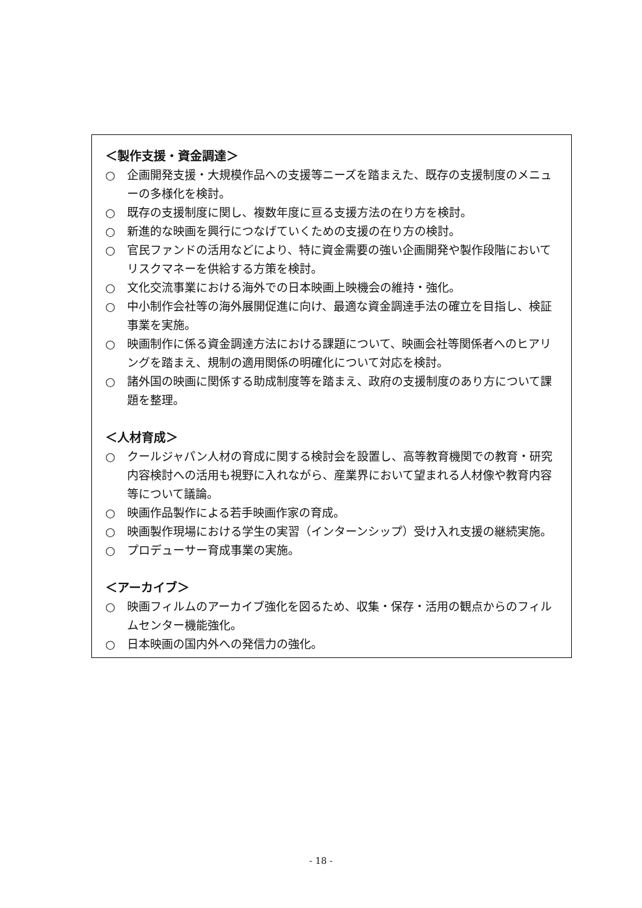＜製作支援・資金調達＞
○ 企画開発支援・大規模作品への支援等ニーズを踏まえた、既存の支援制度のメニューの多様化を検討。
○ 既存の支援制度に関し、複数年度に亘る支援方法の在り方を検討。
○ 新進的な映画を興行につなげていくための支援の在り方の検討。
○ 官民ファンドの活用などにより、特に資金需要の強い企画開発や製作段階においてリスクマネーを供給する方策を検討。
○ 文化交流事業における海外での日本映画上映機会の維持・強化。
○ 中小制作会社等の海外展開促進に向け、最適な資金調達手法の確立を目指し、検証事業を実施。
○ 映画制作に係る資金調達方法における課題について、映画会社等関係者へのヒアリングを踏まえ、規制の適用関係の明確化について対応を検討。
○ 諸外国の映画に関係する助成制度等を踏まえ、政府の支援制度のあり方について課題を整理。
＜人材育成＞
○ クールジャパン人材の育成に関する検討会を設置し、高等教育機関での教育・研究内容検討への活用も視野に入れながら、産業界において望まれる人材像や教育内容等について議論。
○ 映画作品製作による若手映画作家の育成。
○ 映画製作現場における学生の実習（インターンシップ）受け入れ支援の継続実施。
○ プロデューサー育成事業の実施。
＜アーカイブ＞
○ 映画フィルムのアーカイブ強化を図るため、収集・保存・活用の観点からのフィルムセンター機能強化。
○ 日本映画の国内外への発信力の強化。
- 18 -